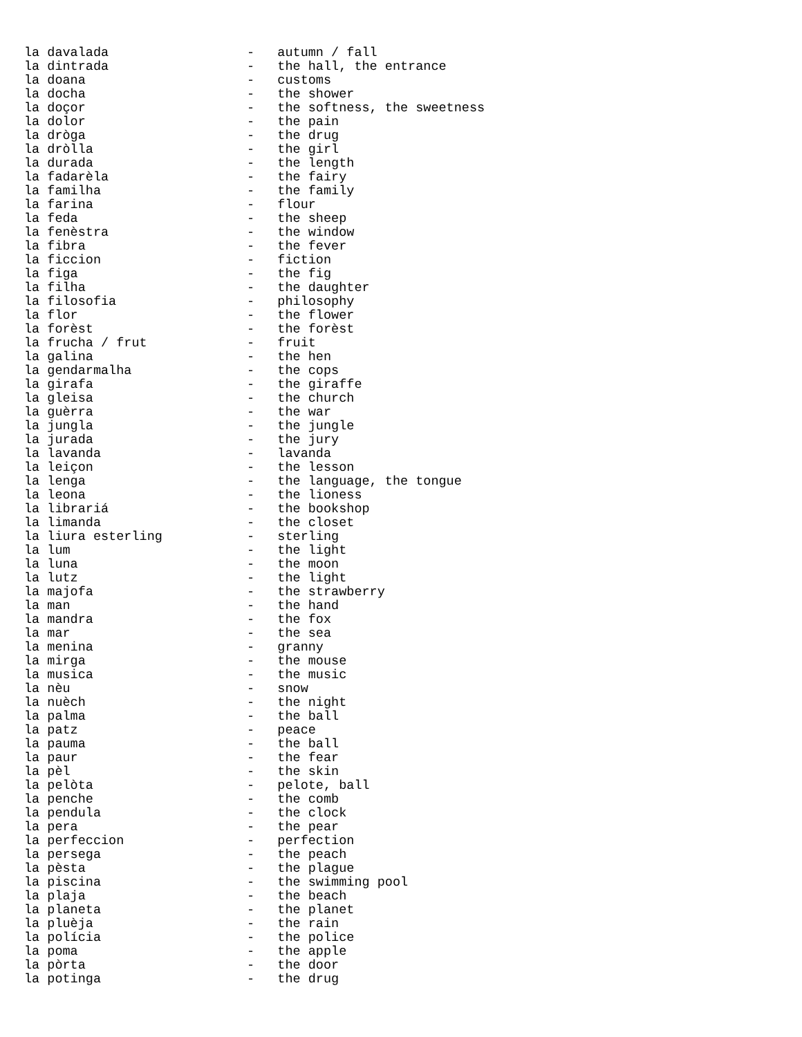la davalada                  -   autumn / fall
la dintrada                  -   the hall, the entrance
la doana                     -   customs
la docha                     -   the shower
la doçor                     -   the softness, the sweetness
la dolor                     -   the pain
la dròga                     -   the drug
la dròlla                    -   the girl
la durada                    -   the length
la fadarèla                  -   the fairy
la familha                   -   the family
la farina                    -   flour
la feda                      -   the sheep
la fenèstra                  -   the window
la fibra                     -   the fever
la ficcion                   -   fiction
la figa                      -   the fig
la filha                     -   the daughter
la filosofia                 -   philosophy
la flor                      -   the flower
la forèst                    -   the forèst
la frucha / frut             -   fruit
la galina                    -   the hen
la gendarmalha               -   the cops
la girafa                    -   the giraffe
la gleisa                    -   the church
la guèrra                    -   the war
la jungla                    -   the jungle
la jurada                    -   the jury
la lavanda                   -   lavanda
la leiçon                    -   the lesson
la lenga                     -   the language, the tongue
la leona                     -   the lioness
la librariá                  -   the bookshop
la limanda                   -   the closet
la liura esterling           -   sterling
la lum                       -   the light
la luna                      -   the moon
la lutz                      -   the light
la majofa                    -   the strawberry
la man                       -   the hand
la mandra                    -   the fox
la mar                       -   the sea
la menina                    -   granny
la mirga                     -   the mouse
la musica                    -   the music
la nèu                       -   snow
la nuèch                     -   the night
la palma                     -   the ball
la patz                      -   peace
la pauma                     -   the ball
la paur                      -   the fear
la pèl                       -   the skin
la pelòta                    -   pelote, ball
la penche                    -   the comb
la pendula                   -   the clock
la pera                      -   the pear
la perfeccion                -   perfection
la persega                   -   the peach
la pèsta                     -   the plague
la piscina                   -   the swimming pool
la plaja                     -   the beach
la planeta                   -   the planet
la pluèja                    -   the rain
la polícia                   -   the police
la poma                      -   the apple
la pòrta                     -   the door
la potinga                   -   the drug